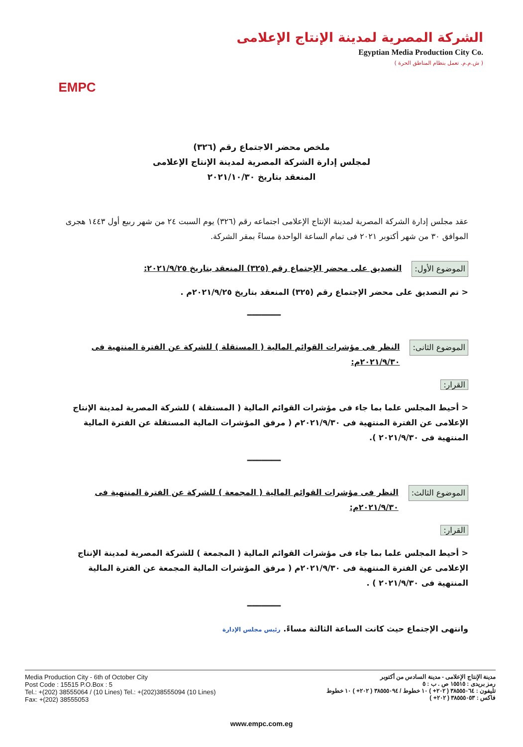EMPC
الشركة المصرية لمدينة الإنتاج الإعلامى
Egyptian Media Production City Co.
( ش.م.م. تعمل بنظام المناطق الحرة )
ملخص محضر الاجتماع رقم (٣٢٦)
لمجلس إدارة الشركة المصرية لمدينة الإنتاج الإعلامى
المنعقد بتاريخ ٢٠٢١/١٠/٣٠
عقد مجلس إدارة الشركة المصرية لمدينة الإنتاج الإعلامى اجتماعه رقم (٣٢٦) يوم السبت ٢٤ من شهر ربيع أول ١٤٤٣ هجرى الموافق ٣٠ من شهر أكتوبر ٢٠٢١ فى تمام الساعة الواحدة مساءً بمقر الشركة.
الموضوع الأول: التصديق على محضر الإجتماع رقم (٣٢٥) المنعقد بتاريخ ٢٠٢١/٩/٢٥:
< تم التصديق على محضر الإجتماع رقم (٣٢٥) المنعقد بتاريخ ٢٠٢١/٩/٢٥م .
━━━━━━━
الموضوع الثانى: النظر فى مؤشرات القوائم المالية ( المستقلة ) للشركة عن الفترة المنتهية فى ٢٠٢١/٩/٣٠م:
القرار:
< أحيط المجلس علما بما جاء فى مؤشرات القوائم المالية ( المستقلة ) للشركة المصرية لمدينة الإنتاج الإعلامى عن الفترة المنتهية فى ٢٠٢١/٩/٣٠م ( مرفق المؤشرات المالية المستقلة عن الفترة المالية المنتهية فى ٢٠٢١/٩/٣٠ ).
━━━━━━━
الموضوع الثالث: النظر فى مؤشرات القوائم المالية ( المجمعة ) للشركة عن الفترة المنتهية فى ٢٠٢١/٩/٣٠م:
القرار:
< أحيط المجلس علما بما جاء فى مؤشرات القوائم المالية ( المجمعة ) للشركة المصرية لمدينة الإنتاج الإعلامى عن الفترة المنتهية فى ٢٠٢١/٩/٣٠م ( مرفق المؤشرات المالية المجمعة عن الفترة المالية المنتهية فى ٢٠٢١/٩/٣٠ ) .
━━━━━━━
وانتهى الإجتماع حيث كانت الساعة الثالثة مساءً. رئيس مجلس الإدارة
Media Production City - 6th of October City
Post Code : 15515 P.O.Box : 5
Tel.: +(202) 38555064 / (10 Lines) Tel.: +(202)38555094 (10 Lines)
Fax: +(202) 38555053
مدينة الإنتاج الإعلامى - مدينة السادس من أكتوبر
رمز بريدى : ١٥٥١٥ ص . ب : ٥
تليفون : ٣٨٥٥٥٠٦٤ ( ٢٠٢+ ) ١٠ خطوط / ٣٨٥٥٥٠٩٤ ( ٢٠٢+ ) ١٠ خطوط
فاكس : ٣٨٥٥٥٠٥٣ ( ٢٠٢+ )
www.empc.com.eg